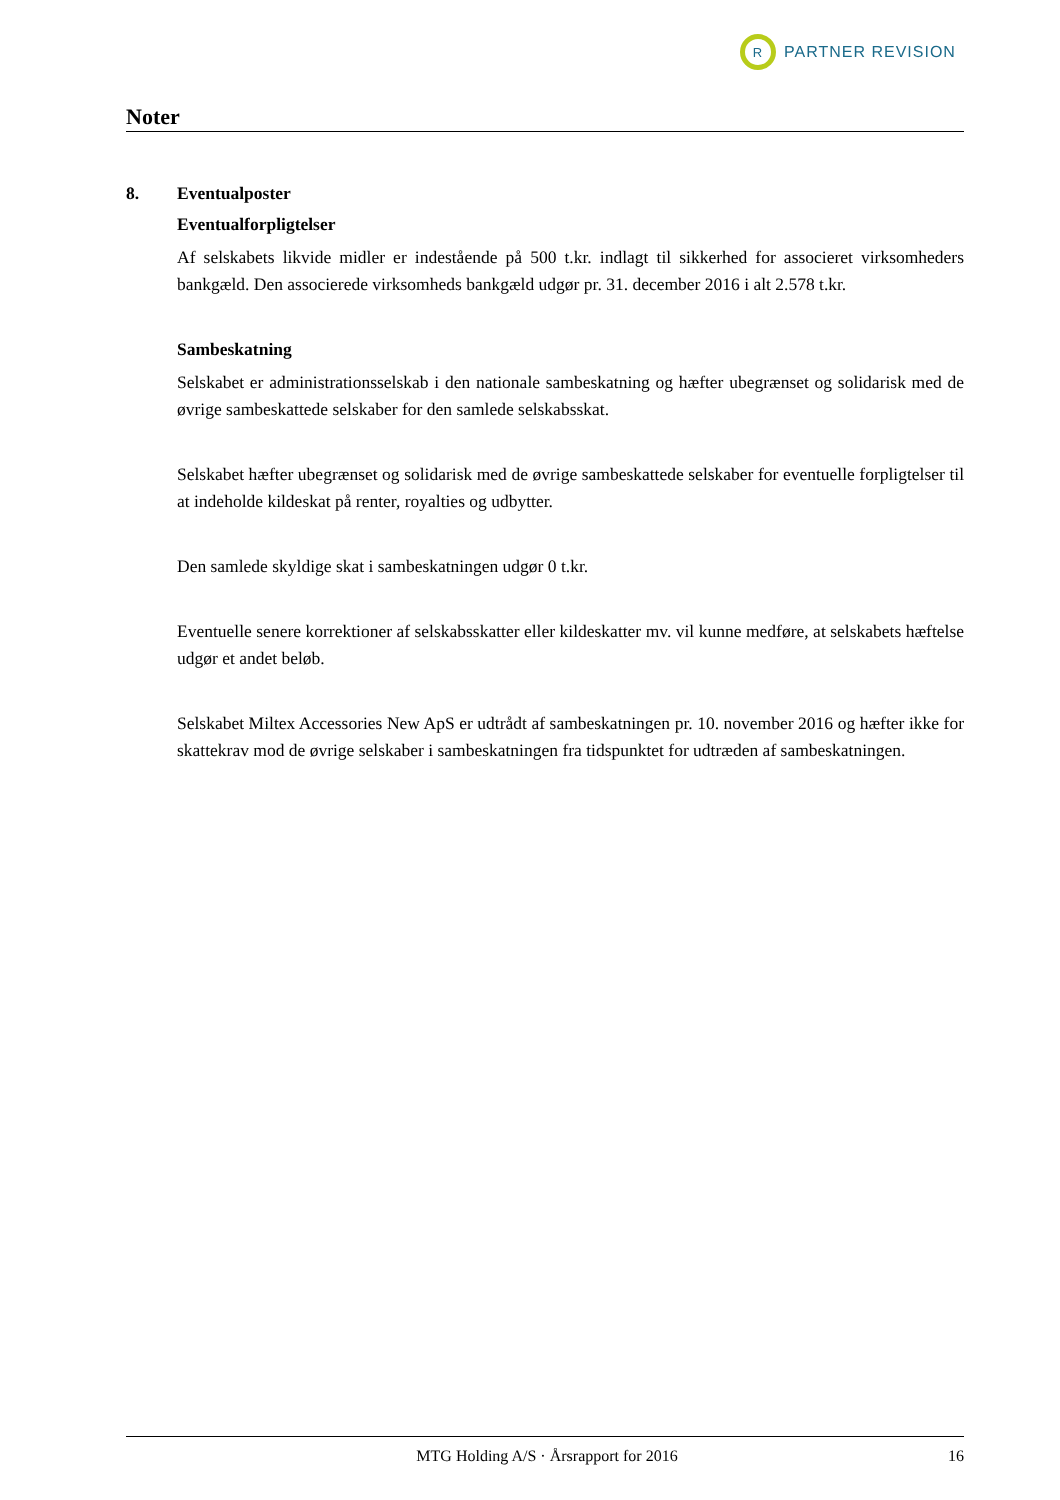R
PARTNER REVISION
Noter
8. Eventualposter
Eventualforpligtelser
Af selskabets likvide midler er indestående på 500 t.kr. indlagt til sikkerhed for associeret virksomheders bankgæld. Den associerede virksomheds bankgæld udgør pr. 31. december 2016 i alt 2.578 t.kr.
Sambeskatning
Selskabet er administrationsselskab i den nationale sambeskatning og hæfter ubegrænset og solidarisk med de øvrige sambeskattede selskaber for den samlede selskabsskat.
Selskabet hæfter ubegrænset og solidarisk med de øvrige sambeskattede selskaber for eventuelle forpligtelser til at indeholde kildeskat på renter, royalties og udbytter.
Den samlede skyldige skat i sambeskatningen udgør 0 t.kr.
Eventuelle senere korrektioner af selskabsskatter eller kildeskatter mv. vil kunne medføre, at selskabets hæftelse udgør et andet beløb.
Selskabet Miltex Accessories New ApS er udtrådt af sambeskatningen pr. 10. november 2016 og hæfter ikke for skattekrav mod de øvrige selskaber i sambeskatningen fra tidspunktet for udtræden af sambeskatningen.
MTG Holding A/S · Årsrapport for 2016 16